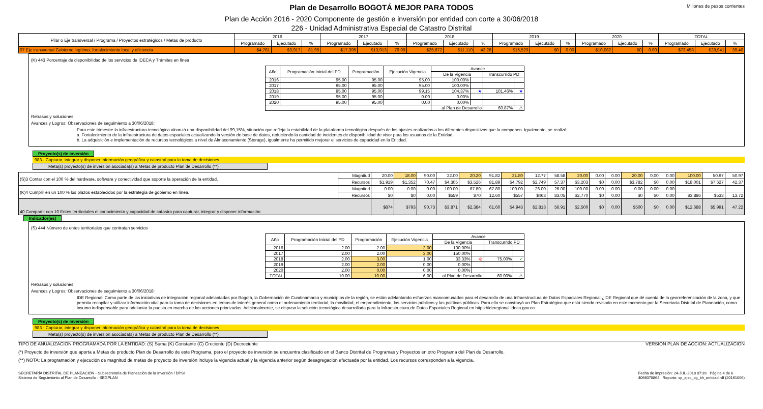Plan de Desarrollo BOGOTÁ MEJOR PARA TODOS
Millones de pesos corrientes
Plan de Acción 2016 - 2020 Componente de gestión e inversión por entidad con corte a 30/06/2018
226 - Unidad Administrativa Especial de Catastro Distrital
| Pilar o Eje transversal / Programa / Proyectos estratégicos / Metas de producto | 2016 | | | 2017 | | | 2018 | | | 2019 | | | 2020 | | | TOTAL | | |
| --- | --- | --- | --- | --- | --- | --- | --- | --- | --- | --- | --- | --- | --- | --- | --- | --- | --- | --- |
| | Programado | Ejecutado | % | Programado | Ejecutado | % | Programado | Ejecutado | % | Programado | Ejecutado | % | Programado | Ejecutado | % | Programado | Ejecutado | % |
| 07 Eje transversal Gobierno legítimo, fortalecimiento local y eficiencia | $4,781 | $3,917 | 81.95 | $17,395 | $13,913 | 79.99 | $25,672 | $11,110 | 43.28 | $15,529 | $0 | 0.00 | $10,082 | $0 | 0.00 | $73,458 | $28,941 | 39.40 |
(K) 443 Porcentaje de disponibilidad de los servicios de IDECA y Trámites en línea
| Año | Programación Inicial del PD | Programación | Ejecución Vigencia | Avance | | | |
| --- | --- | --- | --- | --- | --- | --- | --- |
| | | | | De la Vigencia | | Transcurrido PD | |
| 2016 | 95.00 | 95.00 | 95.00 | 100.00% | | | |
| 2017 | 95.00 | 95.00 | 95.00 | 100.00% | | | |
| 2018 | 95.00 | 95.00 | 99.15 | 104.37% | ★ | 101.46% | ★ |
| 2019 | 95.00 | 95.00 | 0.00 | 0.00% | | | |
| 2020 | 95.00 | 95.00 | 0.00 | 0.00% | | | |
| | | | | al Plan de Desarrollo | | 60.87% | ⚠ |
Retrasos y soluciones:
Avances y Logros: Observaciones de seguimiento a 30/06/2018:
Para este trimestre la infraestructura tecnológica alcanzó una disponibilidad del 99,15%, situación que refleja la estabilidad de la plataforma tecnológica después de los ajustes realizados a los diferentes dispositivos que la componen. Igualmente, se realizó:
a. Fortalecimiento de la infraestructura de datos espaciales actualizando la versión de base de datos, reduciendo la cantidad de incidentes de disponibilidad de visor para los usuarios de la Entidad.
b. La adquisición e implementación de recursos tecnológicos a nivel de Almacenamiento (Storage), igualmente ha permitido mejorar el servicios de capacidad en la Entidad.
Proyecto(s) de inversión
983 - Capturar, integrar y disponer información geográfica y catastral para la toma de decisiones
Meta(s) proyecto(s) de inversión asociada(s) a Metas de producto Plan de Desarrollo (**)
| (S)3 Contar con el 100 % del hardware, software y conectividad que soporte la operación de la entidad. | Magnitud | 20.00 | 18.00 | 90.00 | 22.00 | 20.20 | 91.82 | 21.80 | 12.77 | 58.58 | 20.00 | 0.00 | 0.00 | 20.00 | 0.00 | 0.00 | 100.00 | 50.97 | 50.97 |
| | Recursos | $1,919 | $1,352 | 70.47 | $4,305 | $3,526 | 81.89 | $4,792 | $2,749 | 57.37 | $3,203 | $0 | 0.00 | $3,782 | $0 | 0.00 | $18,001 | $7,627 | 42.37 |
| (K)4 Cumplir en un 100 % los plazos establecidos por la estrategia de gobierno en línea. | Magnitud | 0.00 | 0.00 | 0.00 | 100.00 | 67.80 | 67.80 | 100.00 | 26.00 | 26.00 | 100.00 | 0.00 | 0.00 | 0.00 | 0.00 | 0.00 | | | |
| | Recursos | $0 | $0 | 0.00 | $559 | $70 | 12.60 | $557 | $463 | 83.05 | $2,770 | $0 | 0.00 | $0 | $0 | 0.00 | $3,886 | $533 | 13.72 |
| 40 Compartir con 10 Entes territoriales el conocimiento y capacidad de catastro para capturar, integrar y disponer información | | $874 | $793 | 90.73 | $3,871 | $2,384 | 61.60 | $4,943 | $2,813 | 56.91 | $2,500 | $0 | 0.00 | $500 | $0 | 0.00 | $12,688 | $5,991 | 47.22 |
Indicador(es)
(S) 444 Número de entes territoriales que contratan servicios
| Año | Programación Inicial del PD | Programación | Ejecución Vigencia | Avance | | | |
| --- | --- | --- | --- | --- | --- | --- | --- |
| | | | | De la Vigencia | | Transcurrido PD | |
| 2016 | 2.00 | 2.00 | 2.00 | 100.00% | | | |
| 2017 | 2.00 | 2.00 | 3.00 | 150.00% | | | |
| 2018 | 2.00 | 3.00 | 1.00 | 33.33% | ⊘ | 75.00% | ✓ |
| 2019 | 2.00 | 2.00 | 0.00 | 0.00% | | | |
| 2020 | 2.00 | 0.00 | 0.00 | 0.00% | | | |
| TOTAL | 10.00 | 10.00 | 6.00 | al Plan de Desarrollo | | 60.00% | ⚠ |
Retrasos y soluciones:
Avances y Logros: Observaciones de seguimiento a 30/06/2018:
IDE Regional: Como parte de las iniciativas de integración regional adelantadas por Bogotá, la Gobernación de Cundinamarca y municipios de la región, se están adelantando esfuerzos mancomunados para el desarrollo de una Infraestructura de Datos Espaciales Regional ¿IDE Regional que dé cuenta de la georreferenciación de la zona, y que permita recopilar y utilizar información vital para la toma de decisiones en temas de interés general como el ordenamiento territorial, la movilidad, el emprendimiento, los servicios públicos y las políticas públicas. Para ello se construyó un Plan Estratégico que está siendo revisado en este momento por la Secretaría Distrital de Planeación, como insumo indispensable para adelantar la puesta en marcha de las acciones priorizadas. Adicionalmente, se dispuso la solución tecnológica desarrollada para la Infraestructura de Datos Espaciales Regional en https://ideregional.ideca.gov.co.
Proyecto(s) de inversión
983 - Capturar, integrar y disponer información geográfica y catastral para la toma de decisiones
Meta(s) proyecto(s) de inversión asociada(s) a Metas de producto Plan de Desarrollo (**)
TIPO DE ANUALIZACION PROGRAMADA POR LA ENTIDAD: (S) Suma (K) Constante (C) Creciente (D) Decreciente VERSION PLAN DE ACCION: ACTUALIZACION
(*) Proyecto de inversión que aporta a Metas de producto Plan de Desarrollo de este Programa, pero el proyecto de inversión se encuentra clasificado en el Banco Distrital de Programas y Proyectos en otro Programa del Plan de Desarrollo.
(**) NOTA: La programación y ejecución de magnitud de metas de proyecto de inversión incluye la vigencia actual y la vigencia anterior según desagregación efectuada por la entidad. Los recursos corresponden a la vigencia.
SECRETARÍA DISTRITAL DE PLANEACIÓN - Subsecretaría de Planeación de la Inversión / DPSI
Sistema de Seguimiento al Plan de Desarrollo - SEGPLAN
Fecha de impresión: 24-JUL-2018 07:39 Página 4 de 6
4066078864 Reporte: sp_ejec_cg_bh_entidad.rdf (20161006)